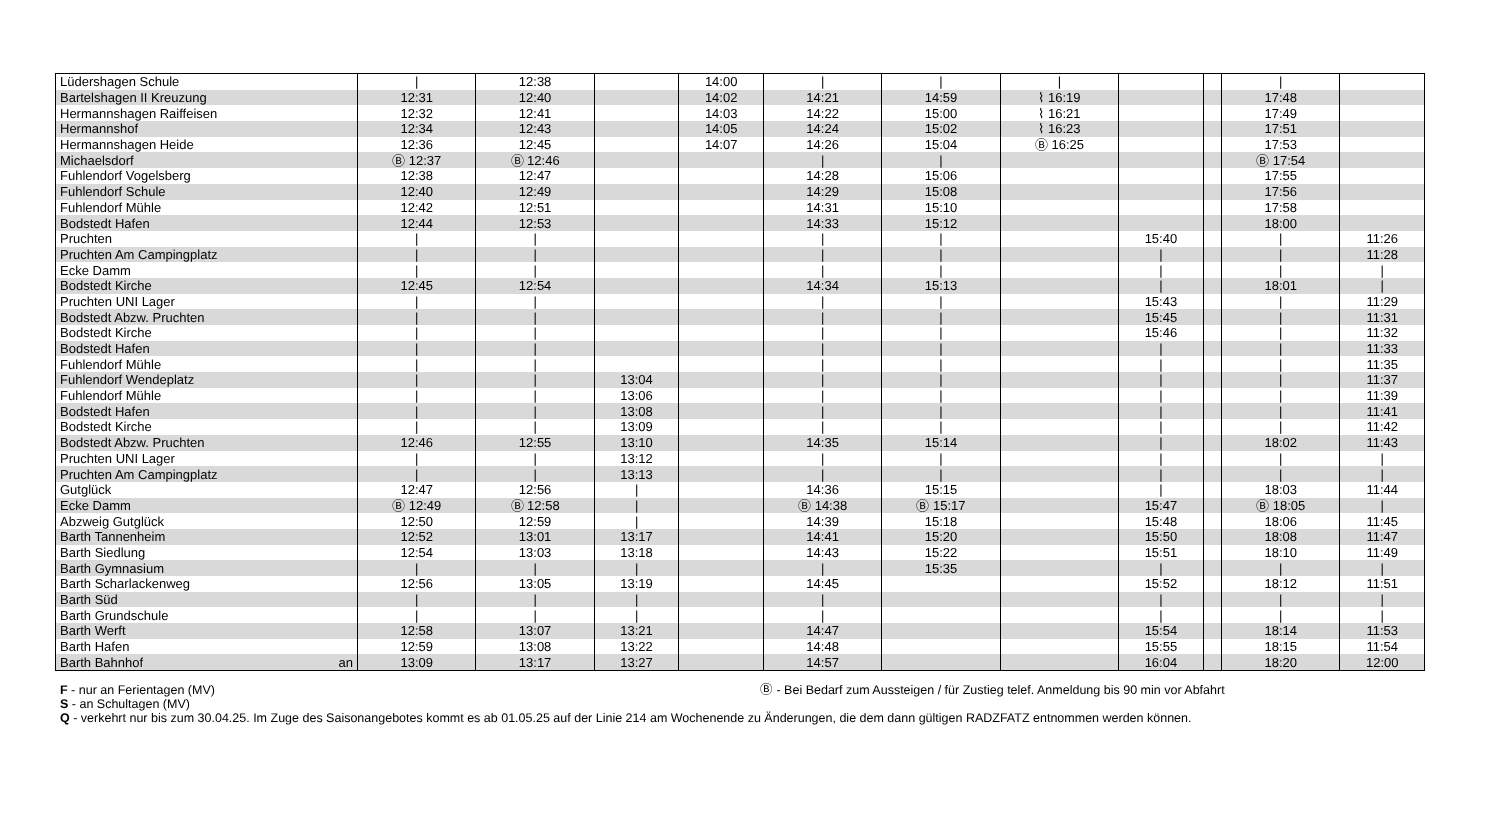| Lüdershagen Schule | | / | 12:38 | | 14:00 | / | / | / | | | / | |
| Bartelshagen II Kreuzung | | 12:31 | 12:40 | | 14:02 | 14:21 | 14:59 | ⌇ 16:19 | | | 17:48 | |
| Hermannshagen Raiffeisen | | 12:32 | 12:41 | | 14:03 | 14:22 | 15:00 | ⌇ 16:21 | | | 17:49 | |
| Hermannshof | | 12:34 | 12:43 | | 14:05 | 14:24 | 15:02 | ⌇ 16:23 | | | 17:51 | |
| Hermannshagen Heide | | 12:36 | 12:45 | | 14:07 | 14:26 | 15:04 | Ⓑ 16:25 | | | 17:53 | |
| Michaelsdorf | | Ⓑ 12:37 | Ⓑ 12:46 | | | / | / | | | | Ⓑ 17:54 | |
| Fuhlendorf Vogelsberg | | 12:38 | 12:47 | | | 14:28 | 15:06 | | | | 17:55 | |
| Fuhlendorf Schule | | 12:40 | 12:49 | | | 14:29 | 15:08 | | | | 17:56 | |
| Fuhlendorf Mühle | | 12:42 | 12:51 | | | 14:31 | 15:10 | | | | 17:58 | |
| Bodstedt Hafen | | 12:44 | 12:53 | | | 14:33 | 15:12 | | | | 18:00 | |
| Pruchten | | / | / | | | / | / | | 15:40 | | / | 11:26 |
| Pruchten Am Campingplatz | | / | / | | | / | / | | / | | / | 11:28 |
| Ecke Damm | | / | / | | | / | / | | / | | / | / |
| Bodstedt Kirche | | 12:45 | 12:54 | | | 14:34 | 15:13 | | / | | 18:01 | / |
| Pruchten UNI Lager | | / | / | | | / | / | | 15:43 | | / | 11:29 |
| Bodstedt Abzw. Pruchten | | / | / | | | / | / | | 15:45 | | / | 11:31 |
| Bodstedt Kirche | | / | / | | | / | / | | 15:46 | | / | 11:32 |
| Bodstedt Hafen | | / | / | | | / | / | | / | | / | 11:33 |
| Fuhlendorf Mühle | | / | / | | | / | / | | / | | / | 11:35 |
| Fuhlendorf Wendeplatz | | / | / | 13:04 | | / | / | | / | | / | 11:37 |
| Fuhlendorf Mühle | | / | / | 13:06 | | / | / | | / | | / | 11:39 |
| Bodstedt Hafen | | / | / | 13:08 | | / | / | | / | | / | 11:41 |
| Bodstedt Kirche | | / | / | 13:09 | | / | / | | / | | / | 11:42 |
| Bodstedt Abzw. Pruchten | | 12:46 | 12:55 | 13:10 | | 14:35 | 15:14 | | / | | 18:02 | 11:43 |
| Pruchten UNI Lager | | / | / | 13:12 | | / | / | | / | | / | / |
| Pruchten Am Campingplatz | | / | / | 13:13 | | / | / | | / | | / | / |
| Gutglück | | 12:47 | 12:56 | / | | 14:36 | 15:15 | | / | | 18:03 | 11:44 |
| Ecke Damm | | Ⓑ 12:49 | Ⓑ 12:58 | / | | Ⓑ 14:38 | Ⓑ 15:17 | | 15:47 | | Ⓑ 18:05 | / |
| Abzweig Gutglück | | 12:50 | 12:59 | / | | 14:39 | 15:18 | | 15:48 | | 18:06 | 11:45 |
| Barth Tannenheim | | 12:52 | 13:01 | 13:17 | | 14:41 | 15:20 | | 15:50 | | 18:08 | 11:47 |
| Barth Siedlung | | 12:54 | 13:03 | 13:18 | | 14:43 | 15:22 | | 15:51 | | 18:10 | 11:49 |
| Barth Gymnasium | | / | / | / | | / | 15:35 | | / | | / | / |
| Barth Scharlackenweg | | 12:56 | 13:05 | 13:19 | | 14:45 | | | 15:52 | | 18:12 | 11:51 |
| Barth Süd | | / | / | / | | / | | | / | | / | / |
| Barth Grundschule | | / | / | / | | / | | | / | | / | / |
| Barth Werft | | 12:58 | 13:07 | 13:21 | | 14:47 | | | 15:54 | | 18:14 | 11:53 |
| Barth Hafen | | 12:59 | 13:08 | 13:22 | | 14:48 | | | 15:55 | | 18:15 | 11:54 |
| Barth Bahnhof | an | 13:09 | 13:17 | 13:27 | | 14:57 | | | 16:04 | | 18:20 | 12:00 |
F - nur an Ferientagen (MV) Ⓑ - Bei Bedarf zum Aussteigen / für Zustieg telef. Anmeldung bis 90 min vor Abfahrt
S - an Schultagen (MV)
Q - verkehrt nur bis zum 30.04.25. Im Zuge des Saisonangebotes kommt es ab 01.05.25 auf der Linie 214 am Wochenende zu Änderungen, die dem dann gültigen RADZFATZ entnommen werden können.